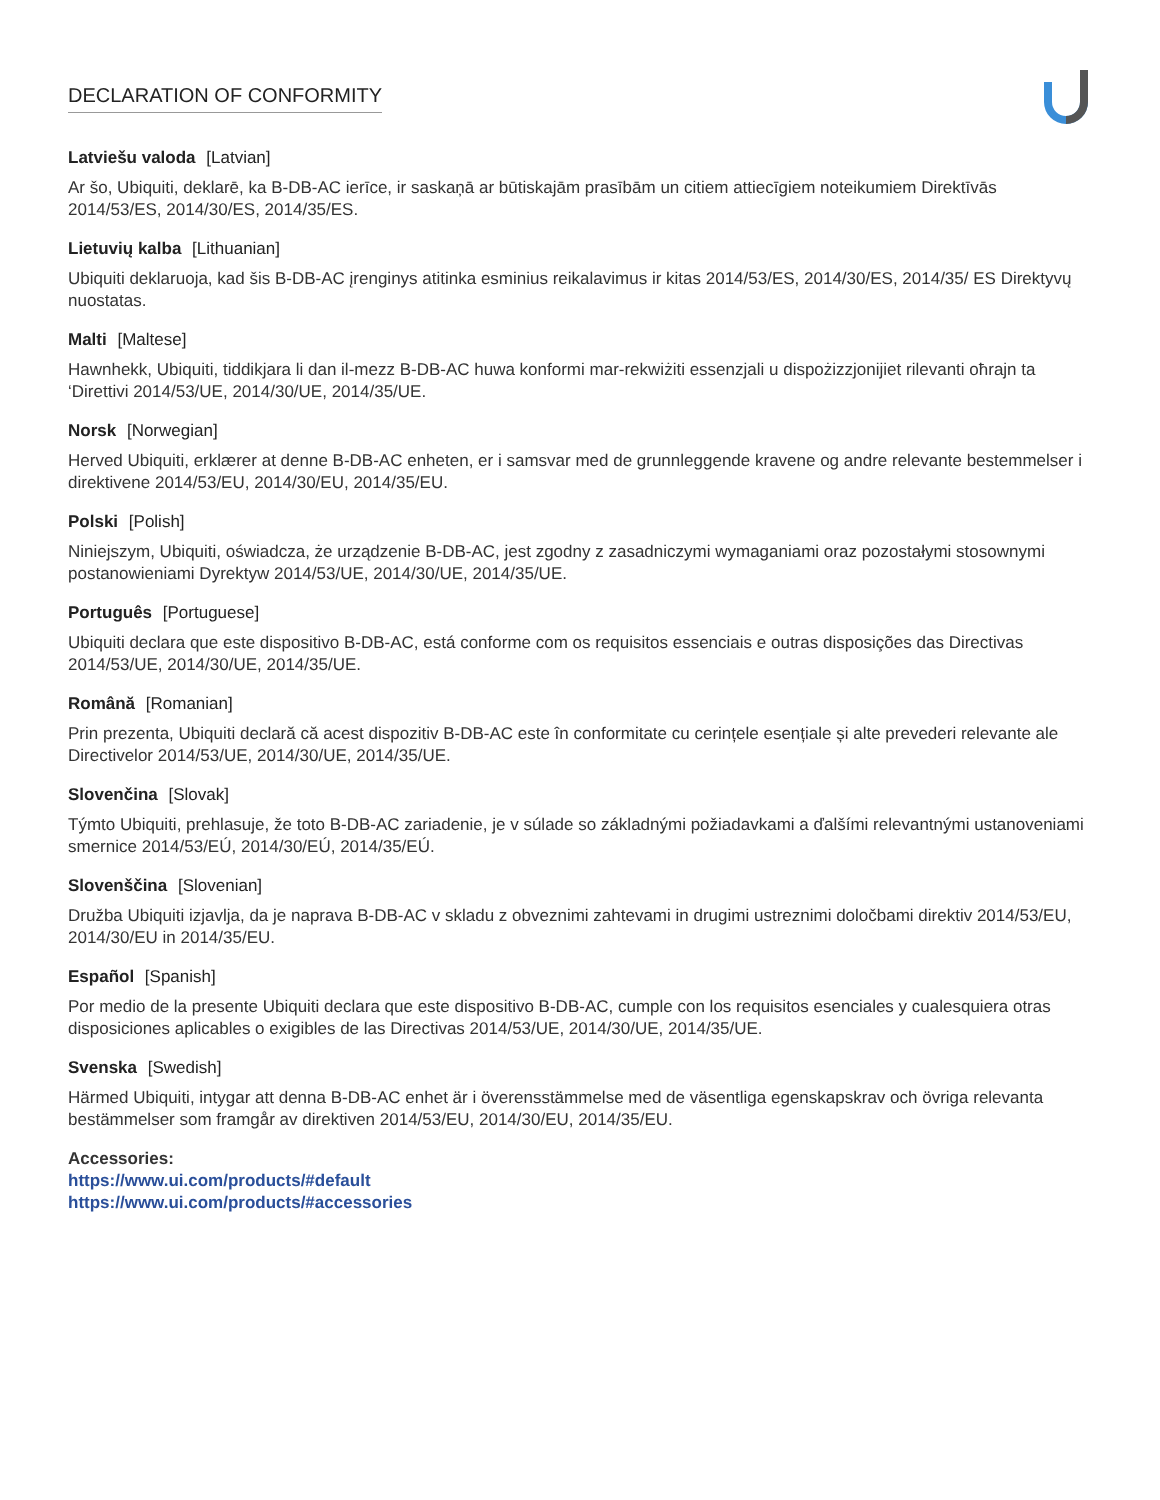DECLARATION OF CONFORMITY
Latviešu valoda [Latvian]
Ar šo, Ubiquiti, deklarē, ka B-DB-AC ierīce, ir saskaņā ar būtiskajām prasībām un citiem attiecīgiem noteikumiem Direktīvās 2014/53/ES, 2014/30/ES, 2014/35/ES.
Lietuvių kalba [Lithuanian]
Ubiquiti deklaruoja, kad šis B-DB-AC įrenginys atitinka esminius reikalavimus ir kitas 2014/53/ES, 2014/30/ES, 2014/35/ ES Direktyvų nuostatas.
Malti [Maltese]
Hawnhekk, Ubiquiti, tiddikjara li dan il-mezz B-DB-AC huwa konformi mar-rekwiżiti essenzjali u dispożizzjonijiet rilevanti oħrajn ta ‘Direttivi 2014/53/UE, 2014/30/UE, 2014/35/UE.
Norsk [Norwegian]
Herved Ubiquiti, erklærer at denne B-DB-AC enheten, er i samsvar med de grunnleggende kravene og andre relevante bestemmelser i direktivene 2014/53/EU, 2014/30/EU, 2014/35/EU.
Polski [Polish]
Niniejszym, Ubiquiti, oświadcza, że urządzenie B-DB-AC, jest zgodny z zasadniczymi wymaganiami oraz pozostałymi stosownymi postanowieniami Dyrektyw 2014/53/UE, 2014/30/UE, 2014/35/UE.
Português [Portuguese]
Ubiquiti declara que este dispositivo B-DB-AC, está conforme com os requisitos essenciais e outras disposições das Directivas 2014/53/UE, 2014/30/UE, 2014/35/UE.
Română [Romanian]
Prin prezenta, Ubiquiti declară că acest dispozitiv B-DB-AC este în conformitate cu cerințele esențiale și alte prevederi relevante ale Directivelor 2014/53/UE, 2014/30/UE, 2014/35/UE.
Slovenčina [Slovak]
Týmto Ubiquiti, prehlasuje, že toto B-DB-AC zariadenie, je v súlade so základnými požiadavkami a ďalšími relevantnými ustanoveniami smernice 2014/53/EÚ, 2014/30/EÚ, 2014/35/EÚ.
Slovenščina [Slovenian]
Družba Ubiquiti izjavlja, da je naprava B-DB-AC v skladu z obveznimi zahtevami in drugimi ustreznimi določbami direktiv 2014/53/EU, 2014/30/EU in 2014/35/EU.
Español [Spanish]
Por medio de la presente Ubiquiti declara que este dispositivo B-DB-AC, cumple con los requisitos esenciales y cualesquiera otras disposiciones aplicables o exigibles de las Directivas 2014/53/UE, 2014/30/UE, 2014/35/UE.
Svenska [Swedish]
Härmed Ubiquiti, intygar att denna B-DB-AC enhet är i överensstämmelse med de väsentliga egenskapskrav och övriga relevanta bestämmelser som framgår av direktiven 2014/53/EU, 2014/30/EU, 2014/35/EU.
Accessories:
https://www.ui.com/products/#default
https://www.ui.com/products/#accessories